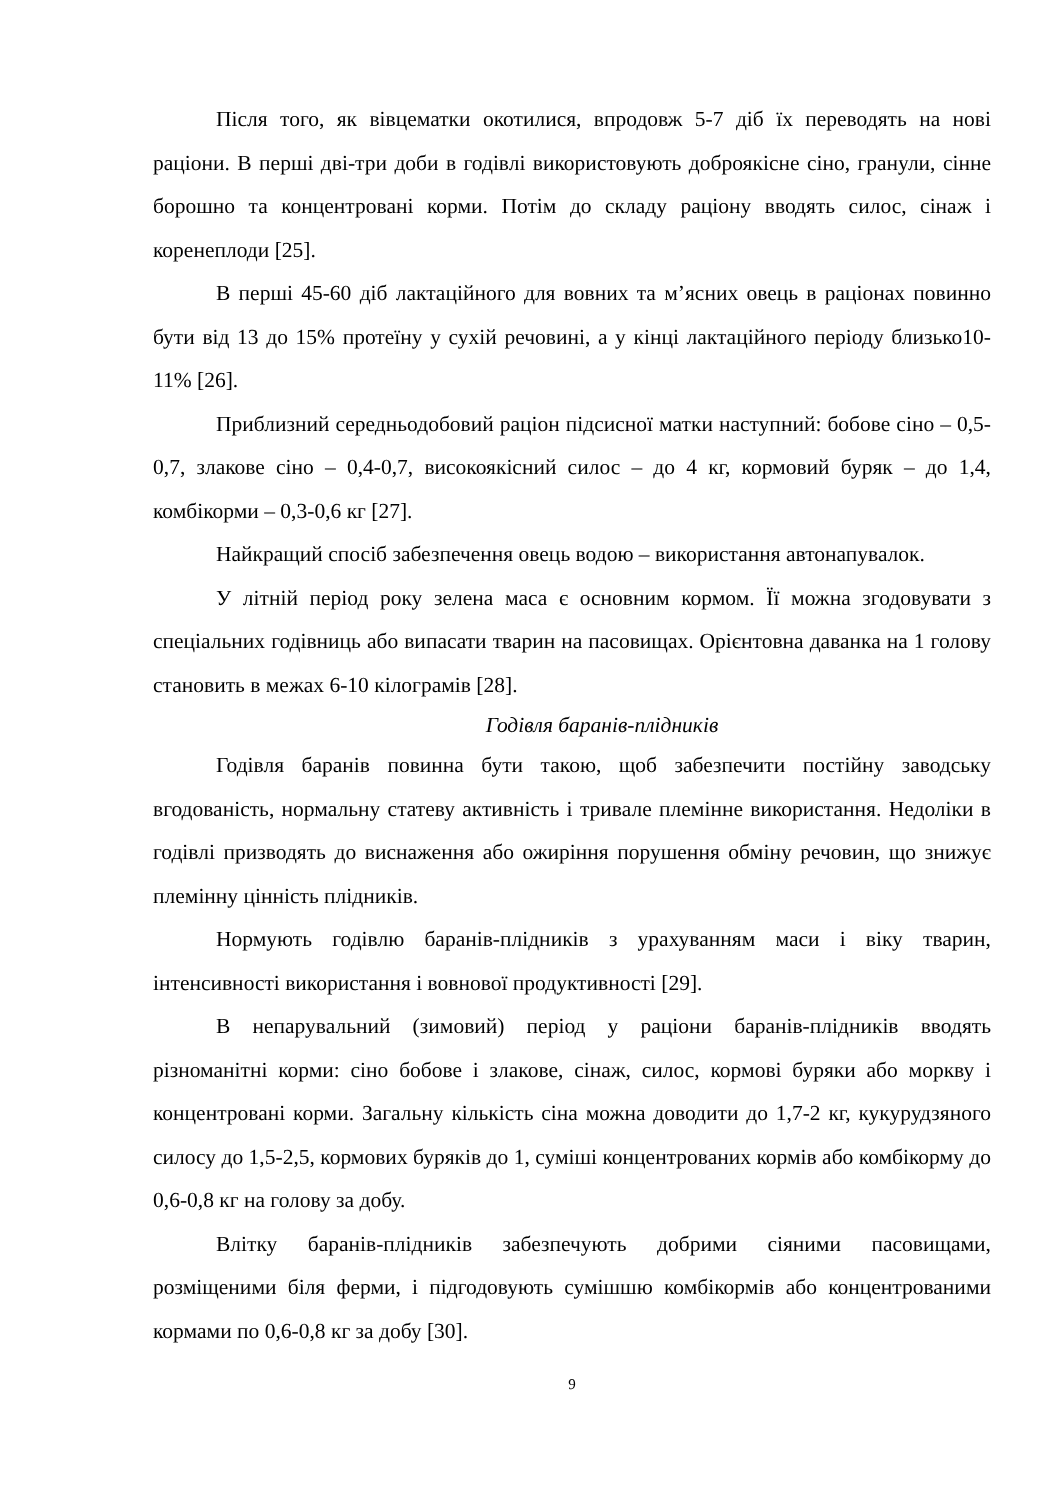Після того, як вівцематки окотилися, впродовж 5-7 діб їх переводять на нові раціони. В перші дві-три доби в годівлі використовують доброякісне сіно, гранули, сінне борошно та концентровані корми. Потім до складу раціону вводять силос, сінаж і коренеплоди [25].
В перші 45-60 діб лактаційного для вовних та м’ясних овець в раціонах повинно бути від 13 до 15% протеїну у сухій речовині, а у кінці лактаційного періоду близько10-11% [26].
Приблизний середньодобовий раціон підсисної матки наступний: бобове сіно – 0,5-0,7, злакове сіно – 0,4-0,7, високоякісний силос – до 4 кг, кормовий буряк – до 1,4, комбікорми – 0,3-0,6 кг [27].
Найкращий спосіб забезпечення овець водою – використання автонапувалок.
У літній період року зелена маса є основним кормом. Її можна згодовувати з спеціальних годівниць або випасати тварин на пасовищах. Орієнтовна даванка на 1 голову становить в межах 6-10 кілограмів [28].
Годівля баранів-плідників
Годівля баранів повинна бути такою, щоб забезпечити постійну заводську вгодованість, нормальну статеву активність і тривале племінне використання. Недоліки в годівлі призводять до виснаження або ожиріння порушення обміну речовин, що знижує племінну цінність плідників.
Нормують годівлю баранів-плідників з урахуванням маси і віку тварин, інтенсивності використання і вовнової продуктивності [29].
В непарувальний (зимовий) період у раціони баранів-плідників вводять різноманітні корми: сіно бобове і злакове, сінаж, силос, кормові буряки або моркву і концентровані корми. Загальну кількість сіна можна доводити до 1,7-2 кг, кукурудзяного силосу до 1,5-2,5, кормових буряків до 1, суміші концентрованих кормів або комбікорму до 0,6-0,8 кг на голову за добу.
Влітку баранів-плідників забезпечують добрими сіяними пасовищами, розміщеними біля ферми, і підгодовують сумішшю комбікормів або концентрованими кормами по 0,6-0,8 кг за добу [30].
9